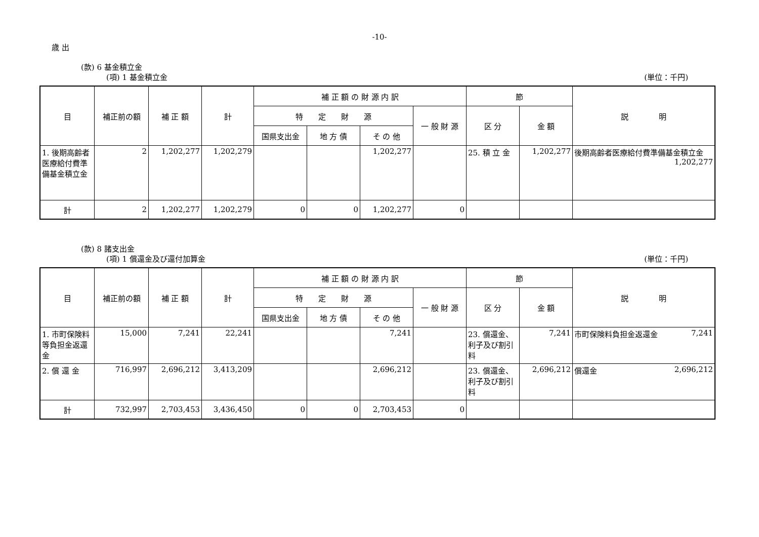-10-
歳 出
(款) 6 基金積立金
(項) 1 基金積立金 (単位：千円)
| 目 | 補正前の額 | 補 正 額 | 計 | 補 正 額 の 財 源 内 訳 | | | | 節 | | 説 明 |
| --- | --- | --- | --- | --- | --- | --- | --- | --- | --- | --- |
| | | | | 特 定 財 源 | | | 一 般 財 源 | 区 分 | 金 額 | |
| | | | | 国県支出金 | 地 方 債 | そ の 他 | | | | |
| 1. 後期高齢者医療給付費準備基金積立金 | 2 | 1,202,277 | 1,202,279 | | | 1,202,277 | | 25. 積 立 金 | 1,202,277 | 後期高齢者医療給付費準備基金積立金 1,202,277 |
| 計 | 2 | 1,202,277 | 1,202,279 | 0 | 0 | 1,202,277 | 0 | | | |
(款) 8 諸支出金
(項) 1 償還金及び還付加算金 (単位：千円)
| 目 | 補正前の額 | 補 正 額 | 計 | 補 正 額 の 財 源 内 訳 | | | | 節 | | 説 明 |
| --- | --- | --- | --- | --- | --- | --- | --- | --- | --- | --- |
| | | | | 特 定 財 源 | | | 一 般 財 源 | 区 分 | 金 額 | |
| | | | | 国県支出金 | 地 方 債 | そ の 他 | | | | |
| 1. 市町保険料等負担金返還金 | 15,000 | 7,241 | 22,241 | | | 7,241 | | 23. 償還金、利子及び割引料 | 7,241 | 市町保険料負担金返還金 7,241 |
| 2. 償 還 金 | 716,997 | 2,696,212 | 3,413,209 | | | 2,696,212 | | 23. 償還金、利子及び割引料 | 2,696,212 | 償還金 2,696,212 |
| 計 | 732,997 | 2,703,453 | 3,436,450 | 0 | 0 | 2,703,453 | 0 | | | |